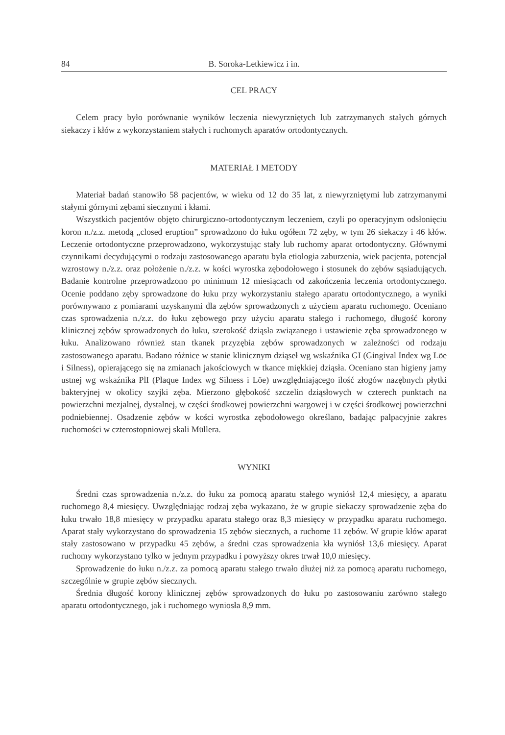84 B. Soroka-Letkiewicz i in.
CEL PRACY
Celem pracy było porównanie wyników leczenia niewyrzniętych lub zatrzymanych stałych górnych siekaczy i kłów z wykorzystaniem stałych i ruchomych aparatów ortodontycznych.
MATERIAŁ I METODY
Materiał badań stanowiło 58 pacjentów, w wieku od 12 do 35 lat, z niewyrzniętymi lub zatrzymanymi stałymi górnymi zębami siecznymi i kłami.
Wszystkich pacjentów objęto chirurgiczno-ortodontycznym leczeniem, czyli po operacyjnym odsłonięciu koron n./z.z. metodą „closed eruption” sprowadzono do łuku ogółem 72 zęby, w tym 26 siekaczy i 46 kłów. Leczenie ortodontyczne przeprowadzono, wykorzystując stały lub ruchomy aparat ortodontyczny. Głównymi czynnikami decydującymi o rodzaju zastosowanego aparatu była etiologia zaburzenia, wiek pacjenta, potencjał wzrostowy n./z.z. oraz położenie n./z.z. w kości wyrostka zębodołowego i stosunek do zębów sąsiadujących. Badanie kontrolne przeprowadzono po minimum 12 miesiącach od zakończenia leczenia ortodontycznego. Ocenie poddano zęby sprowadzone do łuku przy wykorzystaniu stałego aparatu ortodontycznego, a wyniki porównywano z pomiarami uzyskanymi dla zębów sprowadzonych z użyciem aparatu ruchomego. Oceniano czas sprowadzenia n./z.z. do łuku zębowego przy użyciu aparatu stałego i ruchomego, długość korony klinicznej zębów sprowadzonych do łuku, szerokość dziąsła związanego i ustawienie zęba sprowadzonego w łuku. Analizowano również stan tkanek przyzębia zębów sprowadzonych w zależności od rodzaju zastosowanego aparatu. Badano różnice w stanie klinicznym dziąseł wg wskaźnika GI (Gingival Index wg Löe i Silness), opierającego się na zmianach jakościowych w tkance miękkiej dziąsła. Oceniano stan higieny jamy ustnej wg wskaźnika PlI (Plaque Index wg Silness i Löe) uwzględniającego ilość złogów nazębnych płytki bakteryjnej w okolicy szyjki zęba. Mierzono głębokość szczelin dziąsłowych w czterech punktach na powierzchni mezjalnej, dystalnej, w części środkowej powierzchni wargowej i w części środkowej powierzchni podniebiennej. Osadzenie zębów w kości wyrostka zębodołowego określano, badając palpacyjnie zakres ruchomości w czterostopniowej skali Müllera.
WYNIKI
Średni czas sprowadzenia n./z.z. do łuku za pomocą aparatu stałego wyniósł 12,4 miesięcy, a aparatu ruchomego 8,4 miesięcy. Uwzględniając rodzaj zęba wykazano, że w grupie siekaczy sprowadzenie zęba do łuku trwało 18,8 miesięcy w przypadku aparatu stałego oraz 8,3 miesięcy w przypadku aparatu ruchomego. Aparat stały wykorzystano do sprowadzenia 15 zębów siecznych, a ruchome 11 zębów. W grupie kłów aparat stały zastosowano w przypadku 45 zębów, a średni czas sprowadzenia kła wyniósł 13,6 miesięcy. Aparat ruchomy wykorzystano tylko w jednym przypadku i powyższy okres trwał 10,0 miesięcy.
Sprowadzenie do łuku n./z.z. za pomocą aparatu stałego trwało dłużej niż za pomocą aparatu ruchomego, szczególnie w grupie zębów siecznych.
Średnia długość korony klinicznej zębów sprowadzonych do łuku po zastosowaniu zarówno stałego aparatu ortodontycznego, jak i ruchomego wyniosła 8,9 mm.